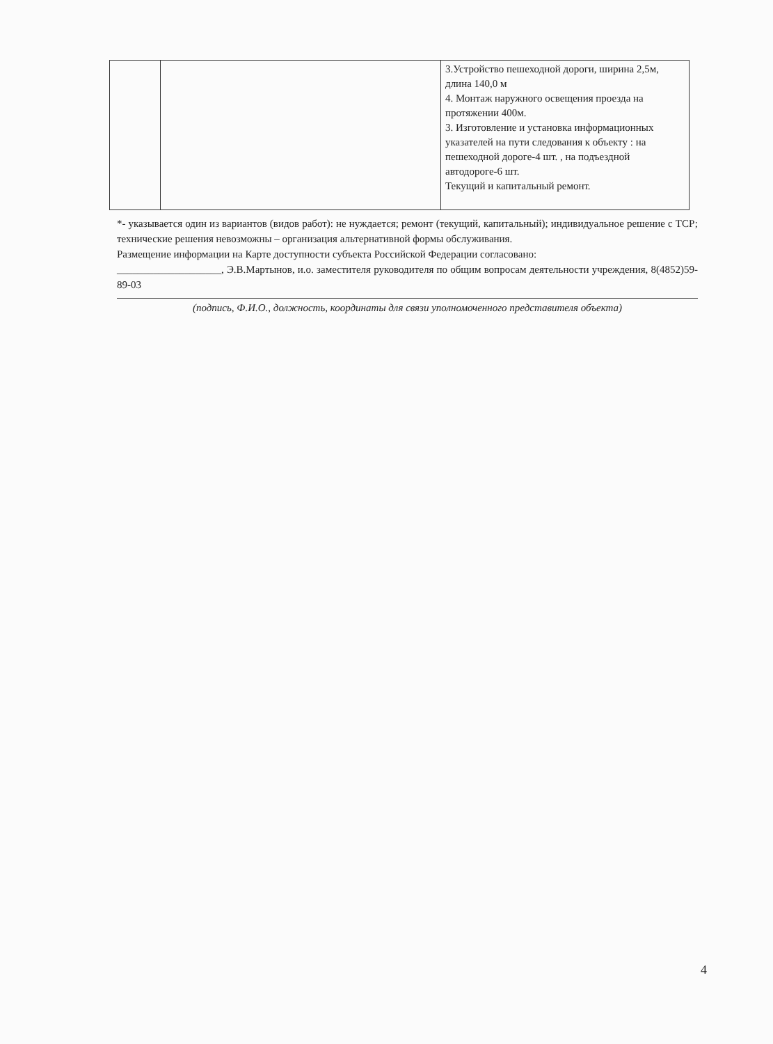| | | 3.Устройство пешеходной дороги, ширина 2,5м, длина 140,0 м 4. Монтаж наружного освещения проезда на протяжении 400м. 3. Изготовление и установка информационных указателей на пути следования к объекту : на пешеходной дороге-4 шт. , на подъездной автодороге-6 шт. Текущий и капитальный ремонт. |
*- указывается один из вариантов (видов работ): не нуждается; ремонт (текущий, капитальный); индивидуальное решение с ТСР; технические решения невозможны – организация альтернативной формы обслуживания.
Размещение информации на Карте доступности субъекта Российской Федерации согласовано:
____________________, Э.В.Мартынов, и.о. заместителя руководителя по общим вопросам деятельности учреждения, 8(4852)59-89-03
(подпись, Ф.И.О., должность, координаты для связи уполномоченного представителя объекта)
4